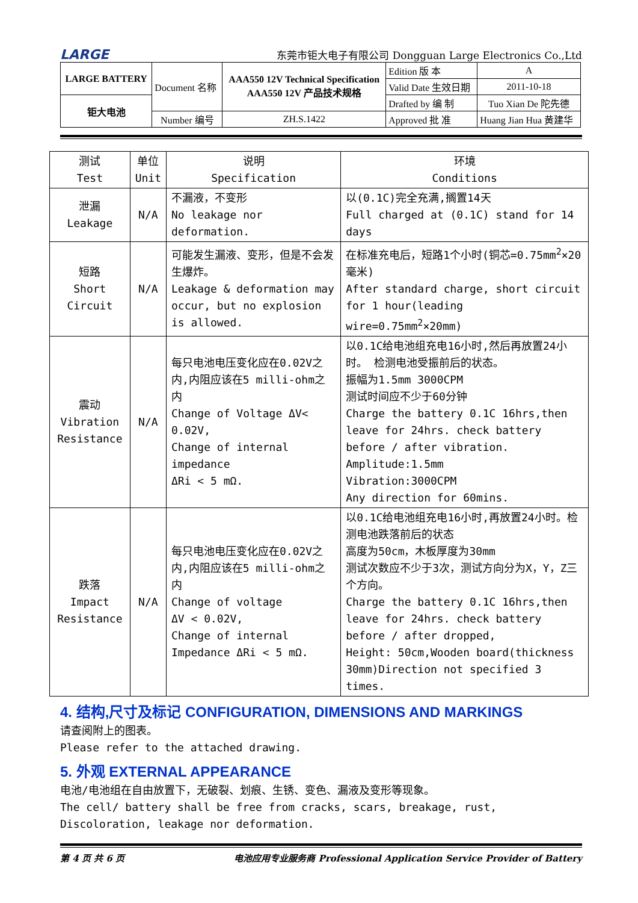LARGE 东莞市钜大电子有限公司 Dongguan Large Electronics Co.,Ltd
| LARGE BATTERY | Document 名称 | AAA550 12V Technical Specification AAA550 12V 产品技术规格 | Edition 版 本 | A |
| | | | Valid Date 生效日期 | 2011-10-18 |
| 钜大电池 | | | Drafted by 编 制 | Tuo Xian De 陀先德 |
| | Number 编号 | ZH.S.1422 | Approved 批 准 | Huang Jian Hua 黄建华 |
| 测试 Test | 单位 Unit | 说明 Specification | 环境 Conditions |
| --- | --- | --- | --- |
| 泄漏 Leakage | N/A | 不漏液，不变形 No leakage nor deformation. | 以(0.1C)完全充满,搁置14天 Full charged at (0.1C) stand for 14 days |
| 短路 Short Circuit | N/A | 可能发生漏液、变形，但是不会发生爆炸。 Leakage & deformation may occur, but no explosion is allowed. | 在标准充电后，短路1个小时(铜芯=0.75mm<sup>2</sup>×20毫米) After standard charge, short circuit for 1 hour(leading wire=0.75mm<sup>2</sup>×20mm) |
| 震动 Vibration Resistance | N/A | 每只电池电压变化应在0.02V之内,内阻应该在5 milli-ohm之内 Change of Voltage ΔV< 0.02V, Change of internal impedance ΔRi < 5 mΩ. | 以0.1C给电池组充电16小时,然后再放置24小时。 检测电池受振前后的状态。 振幅为1.5mm 3000CPM 测试时间应不少于60分钟 Charge the battery 0.1C 16hrs,then leave for 24hrs. check battery before / after vibration. Amplitude:1.5mm Vibration:3000CPM Any direction for 60mins. |
| 跌落 Impact Resistance | N/A | 每只电池电压变化应在0.02V之内,内阻应该在5 milli-ohm之内 Change of voltage ΔV < 0.02V, Change of internal Impedance ΔRi < 5 mΩ. | 以0.1C给电池组充电16小时,再放置24小时。检测电池跌落前后的状态 高度为50cm，木板厚度为30mm 测试次数应不少于3次，测试方向分为X，Y，Z三个方向。 Charge the battery 0.1C 16hrs,then leave for 24hrs. check battery before / after dropped, Height: 50cm,Wooden board(thickness 30mm)Direction not specified 3 times. |
4. 结构,尺寸及标记 CONFIGURATION, DIMENSIONS AND MARKINGS
请查阅附上的图表。
Please refer to the attached drawing.
5. 外观 EXTERNAL APPEARANCE
电池/电池组在自由放置下，无破裂、划痕、生锈、变色、漏液及变形等现象。
The cell/ battery shall be free from cracks, scars, breakage, rust, Discoloration, leakage nor deformation.
第 4 页 共 6 页 电池应用专业服务商 Professional Application Service Provider of Battery